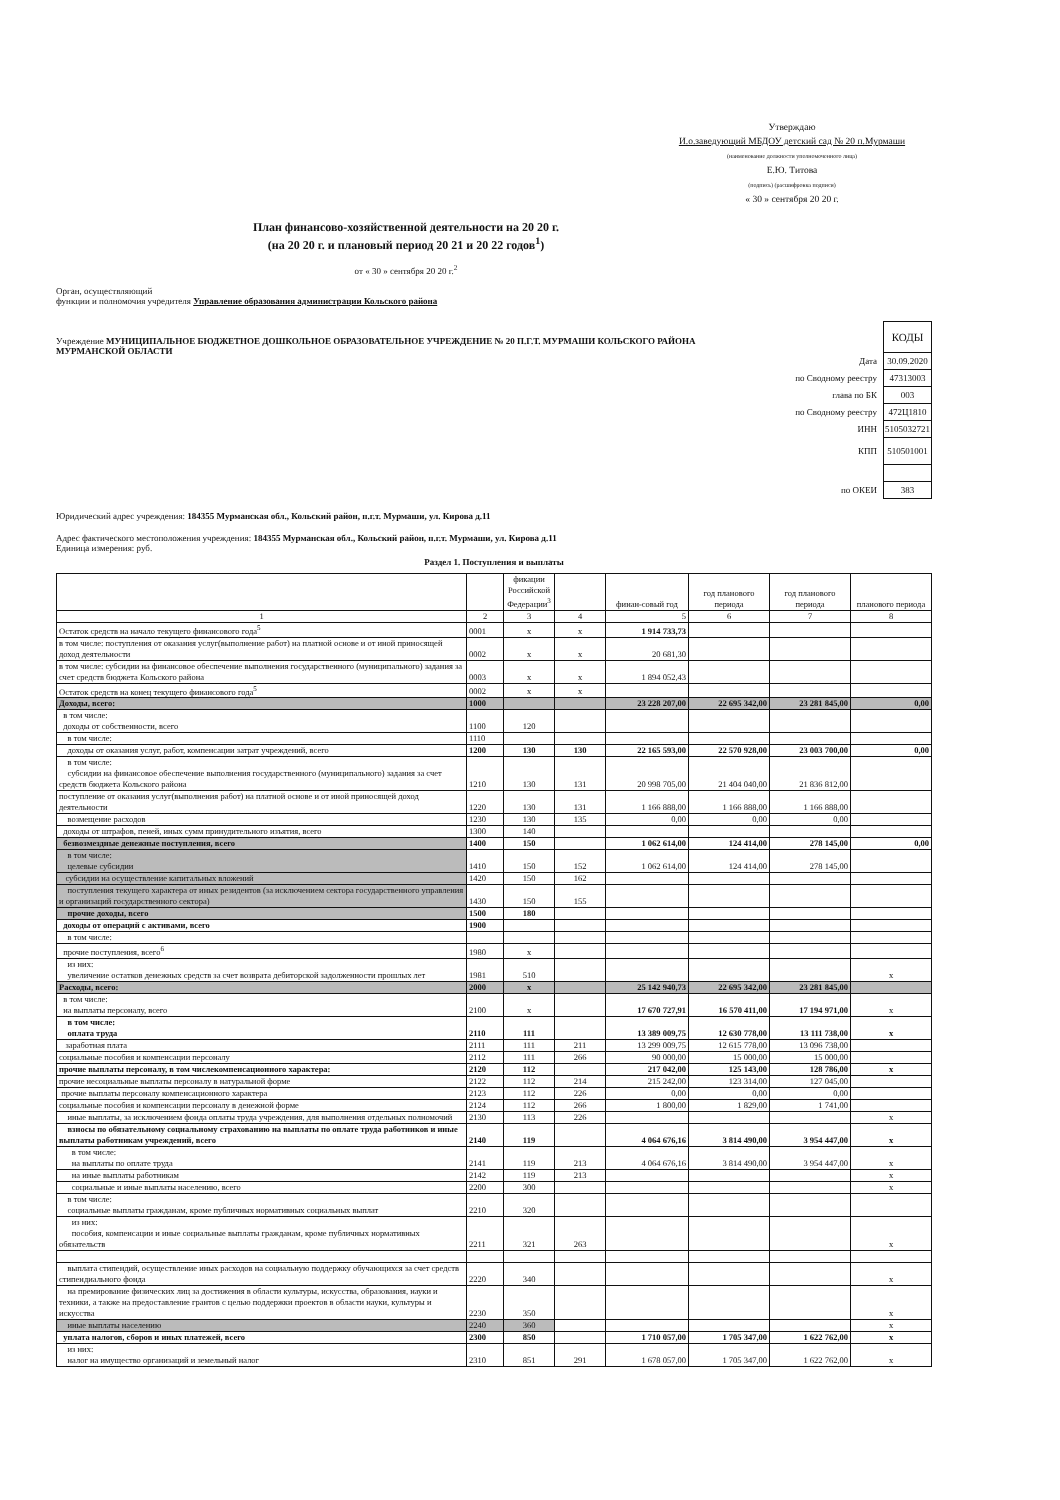Утверждаю
И.о.заведующий МБДОУ детский сад № 20 п.Мурмаши
(наименование должности уполномоченного лица)
Е.Ю. Титова
(подпись) (расшифровка подписи)
« 30 » сентября 20 20 г.
План финансово-хозяйственной деятельности на 20 20 г.
(на 20 20 г. и плановый период 20 21 и 20 22 годов<sup>1</sup>)
от « 30 » сентября 20 20 г.<sup>2</sup>
Орган, осуществляющий
функции и полномочия учредителя Управление образования администрации Кольского района
Учреждение МУНИЦИПАЛЬНОЕ БЮДЖЕТНОЕ ДОШКОЛЬНОЕ ОБРАЗОВАТЕЛЬНОЕ УЧРЕЖДЕНИЕ № 20 П.Г.Т. МУРМАШИ КОЛЬСКОГО РАЙОНА МУРМАНСКОЙ ОБЛАСТИ
| | КОДЫ |
| Дата | 30.09.2020 |
| по Сводному реестру | 47313003 |
| глава по БК | 003 |
| по Сводному реестру | 472Ц1810 |
| ИНН | 5105032721 |
| КПП | 510501001 |
| по ОКЕИ | 383 |
Юридический адрес учреждения: 184355 Мурманская обл., Кольский район, п.г.т. Мурмаши, ул. Кирова д.11
Адрес фактического местоположения учреждения: 184355 Мурманская обл., Кольский район, п.г.т. Мурмаши, ул. Кирова д.11
Единица измерения: руб.
Раздел 1. Поступления и выплаты
| | | фикации Российской Федерации<sup>3</sup> | | финан-совый год | год планового периода | год планового периода | планового периода |
| 1 | 2 | 3 | 4 | 5 | 6 | 7 | 8 |
| Остаток средств на начало текущего финансового года<sup>5</sup> | 0001 | x | x | 1 914 733,73 | | | |
| в том числе: поступления от оказания услуг(выполнение работ) на платной основе и от иной приносящей доход деятельности | 0002 | x | x | 20 681,30 | | | |
| в том числе: субсидии на финансовое обеспечение выполнения государственного (муниципального) задания за счет средств бюджета Кольского района | 0003 | x | x | 1 894 052,43 | | | |
| Остаток средств на конец текущего финансового года<sup>5</sup> | 0002 | x | x | | | | |
| Доходы, всего: | 1000 | | | 23 228 207,00 | 22 695 342,00 | 23 281 845,00 | 0,00 |
| в том числе: доходы от собственности, всего | 1100 | 120 | | | | | |
| в том числе: | 1110 | | | | | | |
| доходы от оказания услуг, работ, компенсации затрат учреждений, всего | 1200 | 130 | 130 | 22 165 593,00 | 22 570 928,00 | 23 003 700,00 | 0,00 |
| в том числе: субсидии на финансовое обеспечение выполнения государственного (муниципального) задания за счет средств бюджета Кольского района | 1210 | 130 | 131 | 20 998 705,00 | 21 404 040,00 | 21 836 812,00 | |
| поступление от оказания услуг(выполнения работ) на платной основе и от иной приносящей доход деятельности | 1220 | 130 | 131 | 1 166 888,00 | 1 166 888,00 | 1 166 888,00 | |
| возмещение расходов | 1230 | 130 | 135 | 0,00 | 0,00 | 0,00 | |
| доходы от штрафов, пеней, иных сумм принудительного изъятия, всего | 1300 | 140 | | | | | |
| безвозмездные денежные поступления, всего | 1400 | 150 | | 1 062 614,00 | 124 414,00 | 278 145,00 | 0,00 |
| в том числе: целевые субсидии | 1410 | 150 | 152 | 1 062 614,00 | 124 414,00 | 278 145,00 | |
| субсидии на осуществление капитальных вложений | 1420 | 150 | 162 | | | | |
| поступления текущего характера от иных резидентов (за исключением сектора государственного управления и организаций государственного сектора) | 1430 | 150 | 155 | | | | |
| прочие доходы, всего | 1500 | 180 | | | | | |
| доходы от операций с активами, всего | 1900 | | | | | | |
| в том числе: | | | | | | | |
| прочие поступления, всего<sup>6</sup> | 1980 | x | | | | | |
| из них: увеличение остатков денежных средств за счет возврата дебиторской задолженности прошлых лет | 1981 | 510 | | | | | x |
| Расходы, всего: | 2000 | x | | 25 142 940,73 | 22 695 342,00 | 23 281 845,00 | |
| в том числе: на выплаты персоналу, всего | 2100 | x | | 17 670 727,91 | 16 570 411,00 | 17 194 971,00 | x |
| в том числе: оплата труда | 2110 | 111 | | 13 389 009,75 | 12 630 778,00 | 13 111 738,00 | x |
| заработная плата | 2111 | 111 | 211 | 13 299 009,75 | 12 615 778,00 | 13 096 738,00 | |
| социальные пособия и компенсации персоналу | 2112 | 111 | 266 | 90 000,00 | 15 000,00 | 15 000,00 | |
| прочие выплаты персоналу, в том числекомпенсационного характера: | 2120 | 112 | | 217 042,00 | 125 143,00 | 128 786,00 | x |
| прочие несоциальные выплаты персоналу в натуральной форме | 2122 | 112 | 214 | 215 242,00 | 123 314,00 | 127 045,00 | |
| прочие выплаты персоналу компенсационного характера | 2123 | 112 | 226 | 0,00 | 0,00 | 0,00 | |
| социальные пособия и компенсации персоналу в денежной форме | 2124 | 112 | 266 | 1 800,00 | 1 829,00 | 1 741,00 | |
| иные выплаты, за исключением фонда оплаты труда учреждения, для выполнения отдельных полномочий | 2130 | 113 | 226 | | | | x |
| взносы по обязательному социальному страхованию на выплаты по оплате труда работников и иные выплаты работникам учреждений, всего | 2140 | 119 | | 4 064 676,16 | 3 814 490,00 | 3 954 447,00 | x |
| в том числе: на выплаты по оплате труда | 2141 | 119 | 213 | 4 064 676,16 | 3 814 490,00 | 3 954 447,00 | x |
| на иные выплаты работникам | 2142 | 119 | 213 | | | | x |
| социальные и иные выплаты населению, всего | 2200 | 300 | | | | | x |
| в том числе: социальные выплаты гражданам, кроме публичных нормативных социальных выплат | 2210 | 320 | | | | | |
| из них: пособия, компенсации и иные социальные выплаты гражданам, кроме публичных нормативных обязательств | 2211 | 321 | 263 | | | | x |
| выплата стипендий, осуществление иных расходов на социальную поддержку обучающихся за счет средств стипендиального фонда | 2220 | 340 | | | | | x |
| на премирование физических лиц за достижения в области культуры, искусства, образования, науки и техники, а также на предоставление грантов с целью поддержки проектов в области науки, культуры и искусства | 2230 | 350 | | | | | x |
| иные выплаты населению | 2240 | 360 | | | | | x |
| уплата налогов, сборов и иных платежей, всего | 2300 | 850 | | 1 710 057,00 | 1 705 347,00 | 1 622 762,00 | x |
| из них: налог на имущество организаций и земельный налог | 2310 | 851 | 291 | 1 678 057,00 | 1 705 347,00 | 1 622 762,00 | x |